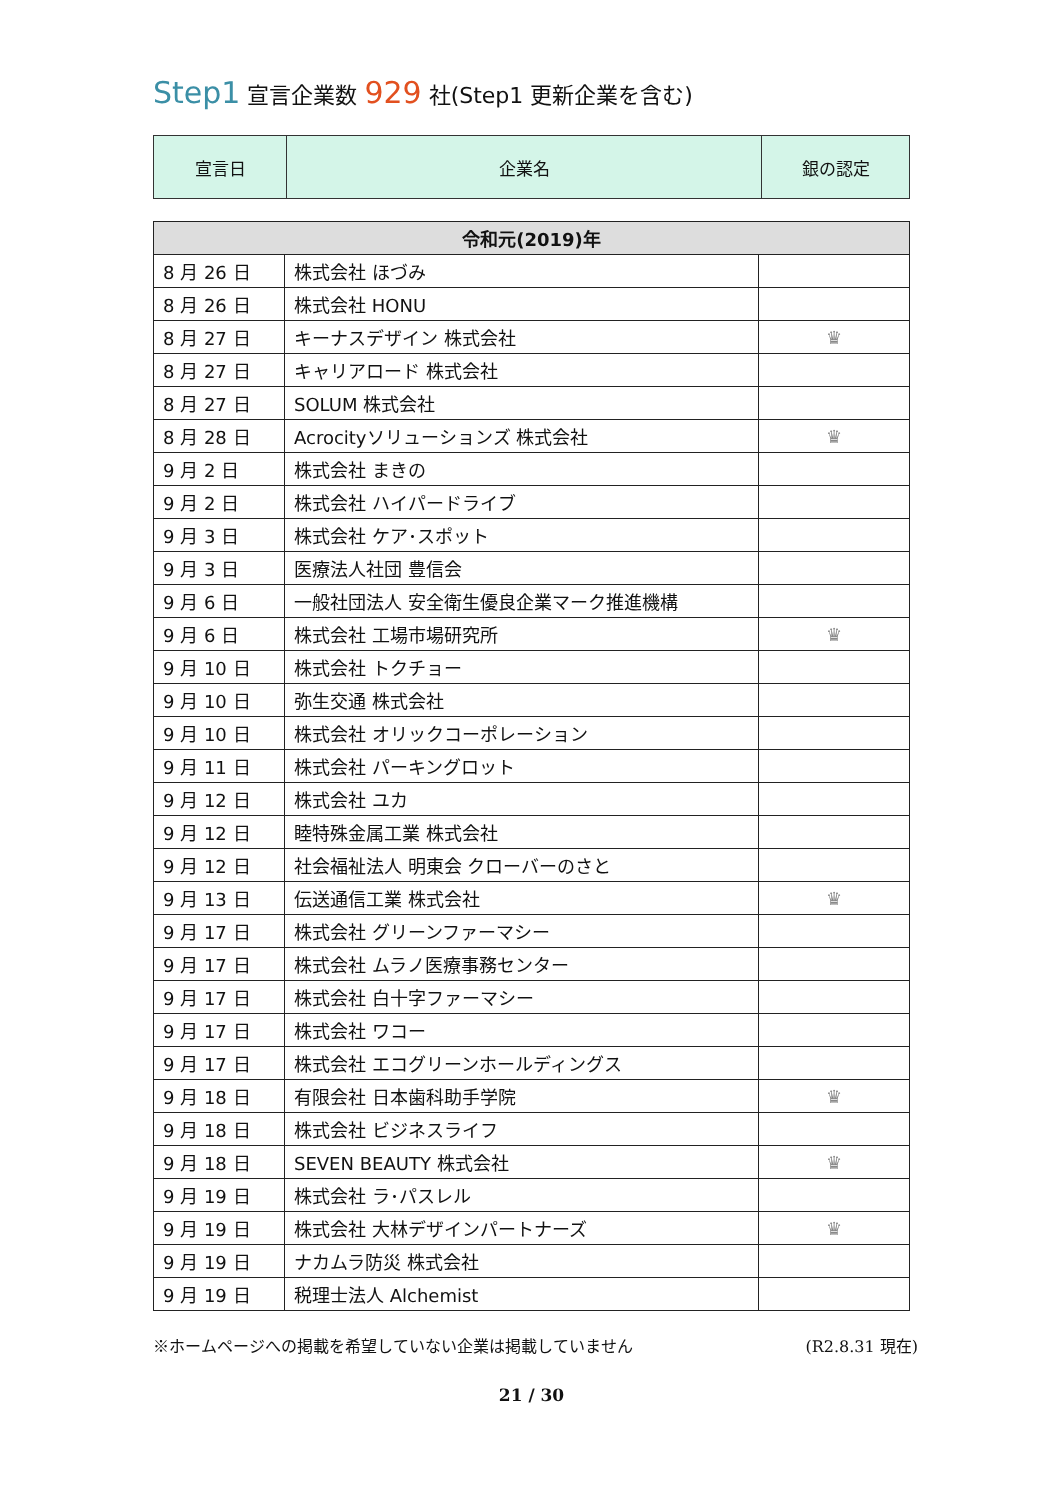Step1 宣言企業数 929 社(Step1 更新企業を含む)
| 宣言日 | 企業名 | 銀の認定 |
| 令和元(2019)年 | | |
| --- | --- | --- |
| 8 月 26 日 | 株式会社 ほづみ | |
| 8 月 26 日 | 株式会社 HONU | |
| 8 月 27 日 | キーナスデザイン 株式会社 | ♛ |
| 8 月 27 日 | キャリアロード 株式会社 | |
| 8 月 27 日 | SOLUM 株式会社 | |
| 8 月 28 日 | Acrocityソリューションズ 株式会社 | ♛ |
| 9 月 2 日 | 株式会社 まきの | |
| 9 月 2 日 | 株式会社 ハイパードライブ | |
| 9 月 3 日 | 株式会社 ケア･スポット | |
| 9 月 3 日 | 医療法人社団 豊信会 | |
| 9 月 6 日 | 一般社団法人 安全衛生優良企業マーク推進機構 | |
| 9 月 6 日 | 株式会社 工場市場研究所 | ♛ |
| 9 月 10 日 | 株式会社 トクチョー | |
| 9 月 10 日 | 弥生交通 株式会社 | |
| 9 月 10 日 | 株式会社 オリックコーポレーション | |
| 9 月 11 日 | 株式会社 パーキングロット | |
| 9 月 12 日 | 株式会社 ユカ | |
| 9 月 12 日 | 睦特殊金属工業 株式会社 | |
| 9 月 12 日 | 社会福祉法人 明東会 クローバーのさと | |
| 9 月 13 日 | 伝送通信工業 株式会社 | ♛ |
| 9 月 17 日 | 株式会社 グリーンファーマシー | |
| 9 月 17 日 | 株式会社 ムラノ医療事務センター | |
| 9 月 17 日 | 株式会社 白十字ファーマシー | |
| 9 月 17 日 | 株式会社 ワコー | |
| 9 月 17 日 | 株式会社 エコグリーンホールディングス | |
| 9 月 18 日 | 有限会社 日本歯科助手学院 | ♛ |
| 9 月 18 日 | 株式会社 ビジネスライフ | |
| 9 月 18 日 | SEVEN BEAUTY 株式会社 | ♛ |
| 9 月 19 日 | 株式会社 ラ･パスレル | |
| 9 月 19 日 | 株式会社 大林デザインパートナーズ | ♛ |
| 9 月 19 日 | ナカムラ防災 株式会社 | |
| 9 月 19 日 | 税理士法人 Alchemist | |
※ホームページへの掲載を希望していない企業は掲載していません (R2.8.31 現在)
21 / 30